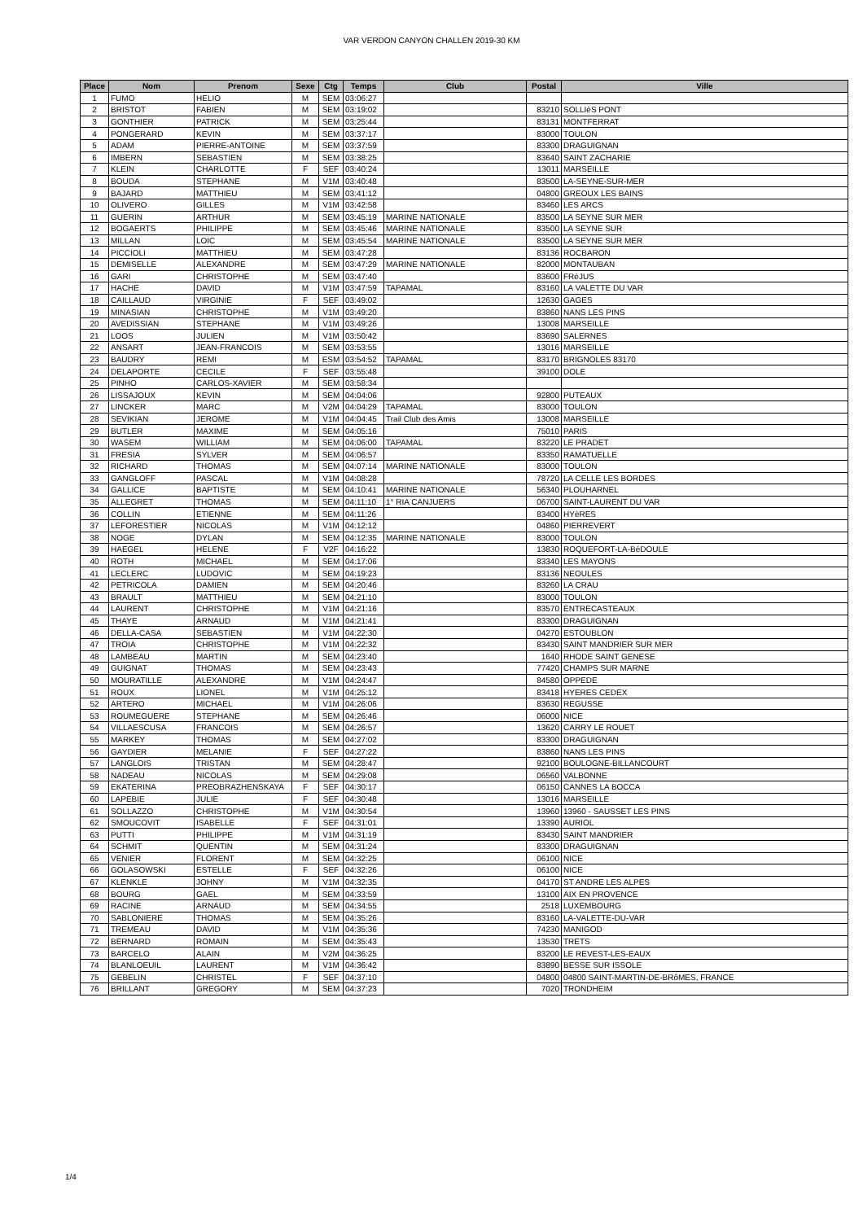VAR VERDON CANYON CHALLEN 2019-30 KM
| Place | Nom | Prenom | Sexe | Ctg | Temps | Club | Postal | Ville |
| --- | --- | --- | --- | --- | --- | --- | --- | --- |
| 1 | FUMO | HELIO | M | SEM | 03:06:27 | | | |
| 2 | BRISTOT | FABIEN | M | SEM | 03:19:02 | | 83210 | SOLLIèS PONT |
| 3 | GONTHIER | PATRICK | M | SEM | 03:25:44 | | 83131 | MONTFERRAT |
| 4 | PONGERARD | KEVIN | M | SEM | 03:37:17 | | 83000 | TOULON |
| 5 | ADAM | PIERRE-ANTOINE | M | SEM | 03:37:59 | | 83300 | DRAGUIGNAN |
| 6 | IMBERN | SEBASTIEN | M | SEM | 03:38:25 | | 83640 | SAINT ZACHARIE |
| 7 | KLEIN | CHARLOTTE | F | SEF | 03:40:24 | | 13011 | MARSEILLE |
| 8 | BOUDA | STEPHANE | M | V1M | 03:40:48 | | 83500 | LA-SEYNE-SUR-MER |
| 9 | BAJARD | MATTHIEU | M | SEM | 03:41:12 | | 04800 | GREOUX LES BAINS |
| 10 | OLIVERO | GILLES | M | V1M | 03:42:58 | | 83460 | LES ARCS |
| 11 | GUERIN | ARTHUR | M | SEM | 03:45:19 | MARINE NATIONALE | 83500 | LA SEYNE SUR MER |
| 12 | BOGAERTS | PHILIPPE | M | SEM | 03:45:46 | MARINE NATIONALE | 83500 | LA SEYNE SUR |
| 13 | MILLAN | LOIC | M | SEM | 03:45:54 | MARINE NATIONALE | 83500 | LA SEYNE SUR MER |
| 14 | PICCIOLI | MATTHIEU | M | SEM | 03:47:28 | | 83136 | ROCBARON |
| 15 | DEMISELLE | ALEXANDRE | M | SEM | 03:47:29 | MARINE NATIONALE | 82000 | MONTAUBAN |
| 16 | GARI | CHRISTOPHE | M | SEM | 03:47:40 | | 83600 | FRéJUS |
| 17 | HACHE | DAVID | M | V1M | 03:47:59 | TAPAMAL | 83160 | LA VALETTE DU VAR |
| 18 | CAILLAUD | VIRGINIE | F | SEF | 03:49:02 | | 12630 | GAGES |
| 19 | MINASIAN | CHRISTOPHE | M | V1M | 03:49:20 | | 83860 | NANS LES PINS |
| 20 | AVEDISSIAN | STEPHANE | M | V1M | 03:49:26 | | 13008 | MARSEILLE |
| 21 | LOOS | JULIEN | M | V1M | 03:50:42 | | 83690 | SALERNES |
| 22 | ANSART | JEAN-FRANCOIS | M | SEM | 03:53:55 | | 13016 | MARSEILLE |
| 23 | BAUDRY | REMI | M | ESM | 03:54:52 | TAPAMAL | 83170 | BRIGNOLES 83170 |
| 24 | DELAPORTE | CECILE | F | SEF | 03:55:48 | | 39100 | DOLE |
| 25 | PINHO | CARLOS-XAVIER | M | SEM | 03:58:34 | | | |
| 26 | LISSAJOUX | KEVIN | M | SEM | 04:04:06 | | 92800 | PUTEAUX |
| 27 | LINCKER | MARC | M | V2M | 04:04:29 | TAPAMAL | 83000 | TOULON |
| 28 | SEVIKIAN | JEROME | M | V1M | 04:04:45 | Trail Club des Amis | 13008 | MARSEILLE |
| 29 | BUTLER | MAXIME | M | SEM | 04:05:16 | | 75010 | PARIS |
| 30 | WASEM | WILLIAM | M | SEM | 04:06:00 | TAPAMAL | 83220 | LE PRADET |
| 31 | FRESIA | SYLVER | M | SEM | 04:06:57 | | 83350 | RAMATUELLE |
| 32 | RICHARD | THOMAS | M | SEM | 04:07:14 | MARINE NATIONALE | 83000 | TOULON |
| 33 | GANGLOFF | PASCAL | M | V1M | 04:08:28 | | 78720 | LA CELLE LES BORDES |
| 34 | GALLICE | BAPTISTE | M | SEM | 04:10:41 | MARINE NATIONALE | 56340 | PLOUHARNEL |
| 35 | ALLEGRET | THOMAS | M | SEM | 04:11:10 | 1° RIA CANJUERS | 06700 | SAINT-LAURENT DU VAR |
| 36 | COLLIN | ETIENNE | M | SEM | 04:11:26 | | 83400 | HYèRES |
| 37 | LEFORESTIER | NICOLAS | M | V1M | 04:12:12 | | 04860 | PIERREVERT |
| 38 | NOGE | DYLAN | M | SEM | 04:12:35 | MARINE NATIONALE | 83000 | TOULON |
| 39 | HAEGEL | HELENE | F | V2F | 04:16:22 | | 13830 | ROQUEFORT-LA-BéDOULE |
| 40 | ROTH | MICHAEL | M | SEM | 04:17:06 | | 83340 | LES MAYONS |
| 41 | LECLERC | LUDOVIC | M | SEM | 04:19:23 | | 83136 | NEOULES |
| 42 | PETRICOLA | DAMIEN | M | SEM | 04:20:46 | | 83260 | LA CRAU |
| 43 | BRAULT | MATTHIEU | M | SEM | 04:21:10 | | 83000 | TOULON |
| 44 | LAURENT | CHRISTOPHE | M | V1M | 04:21:16 | | 83570 | ENTRECASTEAUX |
| 45 | THAYE | ARNAUD | M | V1M | 04:21:41 | | 83300 | DRAGUIGNAN |
| 46 | DELLA-CASA | SEBASTIEN | M | V1M | 04:22:30 | | 04270 | ESTOUBLON |
| 47 | TROIA | CHRISTOPHE | M | V1M | 04:22:32 | | 83430 | SAINT MANDRIER SUR MER |
| 48 | LAMBEAU | MARTIN | M | SEM | 04:23:40 | | 1640 | RHODE SAINT GENESE |
| 49 | GUIGNAT | THOMAS | M | SEM | 04:23:43 | | 77420 | CHAMPS SUR MARNE |
| 50 | MOURATILLE | ALEXANDRE | M | V1M | 04:24:47 | | 84580 | OPPEDE |
| 51 | ROUX | LIONEL | M | V1M | 04:25:12 | | 83418 | HYERES CEDEX |
| 52 | ARTERO | MICHAEL | M | V1M | 04:26:06 | | 83630 | REGUSSE |
| 53 | ROUMEGUERE | STEPHANE | M | SEM | 04:26:46 | | 06000 | NICE |
| 54 | VILLAESCUSA | FRANCOIS | M | SEM | 04:26:57 | | 13620 | CARRY LE ROUET |
| 55 | MARKEY | THOMAS | M | SEM | 04:27:02 | | 83300 | DRAGUIGNAN |
| 56 | GAYDIER | MELANIE | F | SEF | 04:27:22 | | 83860 | NANS LES PINS |
| 57 | LANGLOIS | TRISTAN | M | SEM | 04:28:47 | | 92100 | BOULOGNE-BILLANCOURT |
| 58 | NADEAU | NICOLAS | M | SEM | 04:29:08 | | 06560 | VALBONNE |
| 59 | EKATERINA | PREOBRAZHENSKAYA | F | SEF | 04:30:17 | | 06150 | CANNES LA BOCCA |
| 60 | LAPEBIE | JULIE | F | SEF | 04:30:48 | | 13016 | MARSEILLE |
| 61 | SOLLAZZO | CHRISTOPHE | M | V1M | 04:30:54 | | 13960 | 13960 - SAUSSET LES PINS |
| 62 | SMOUCOVIT | ISABELLE | F | SEF | 04:31:01 | | 13390 | AURIOL |
| 63 | PUTTI | PHILIPPE | M | V1M | 04:31:19 | | 83430 | SAINT MANDRIER |
| 64 | SCHMIT | QUENTIN | M | SEM | 04:31:24 | | 83300 | DRAGUIGNAN |
| 65 | VENIER | FLORENT | M | SEM | 04:32:25 | | 06100 | NICE |
| 66 | GOLASOWSKI | ESTELLE | F | SEF | 04:32:26 | | 06100 | NICE |
| 67 | KLENKLE | JOHNY | M | V1M | 04:32:35 | | 04170 | ST ANDRE LES ALPES |
| 68 | BOURG | GAEL | M | SEM | 04:33:59 | | 13100 | AIX EN PROVENCE |
| 69 | RACINE | ARNAUD | M | SEM | 04:34:55 | | 2518 | LUXEMBOURG |
| 70 | SABLONIERE | THOMAS | M | SEM | 04:35:26 | | 83160 | LA-VALETTE-DU-VAR |
| 71 | TREMEAU | DAVID | M | V1M | 04:35:36 | | 74230 | MANIGOD |
| 72 | BERNARD | ROMAIN | M | SEM | 04:35:43 | | 13530 | TRETS |
| 73 | BARCELO | ALAIN | M | V2M | 04:36:25 | | 83200 | LE REVEST-LES-EAUX |
| 74 | BLANLOEUIL | LAURENT | M | V1M | 04:36:42 | | 83890 | BESSE SUR ISSOLE |
| 75 | GEBELIN | CHRISTEL | F | SEF | 04:37:10 | | 04800 | 04800 SAINT-MARTIN-DE-BRôMES, FRANCE |
| 76 | BRILLANT | GREGORY | M | SEM | 04:37:23 | | 7020 | TRONDHEIM |
1/4